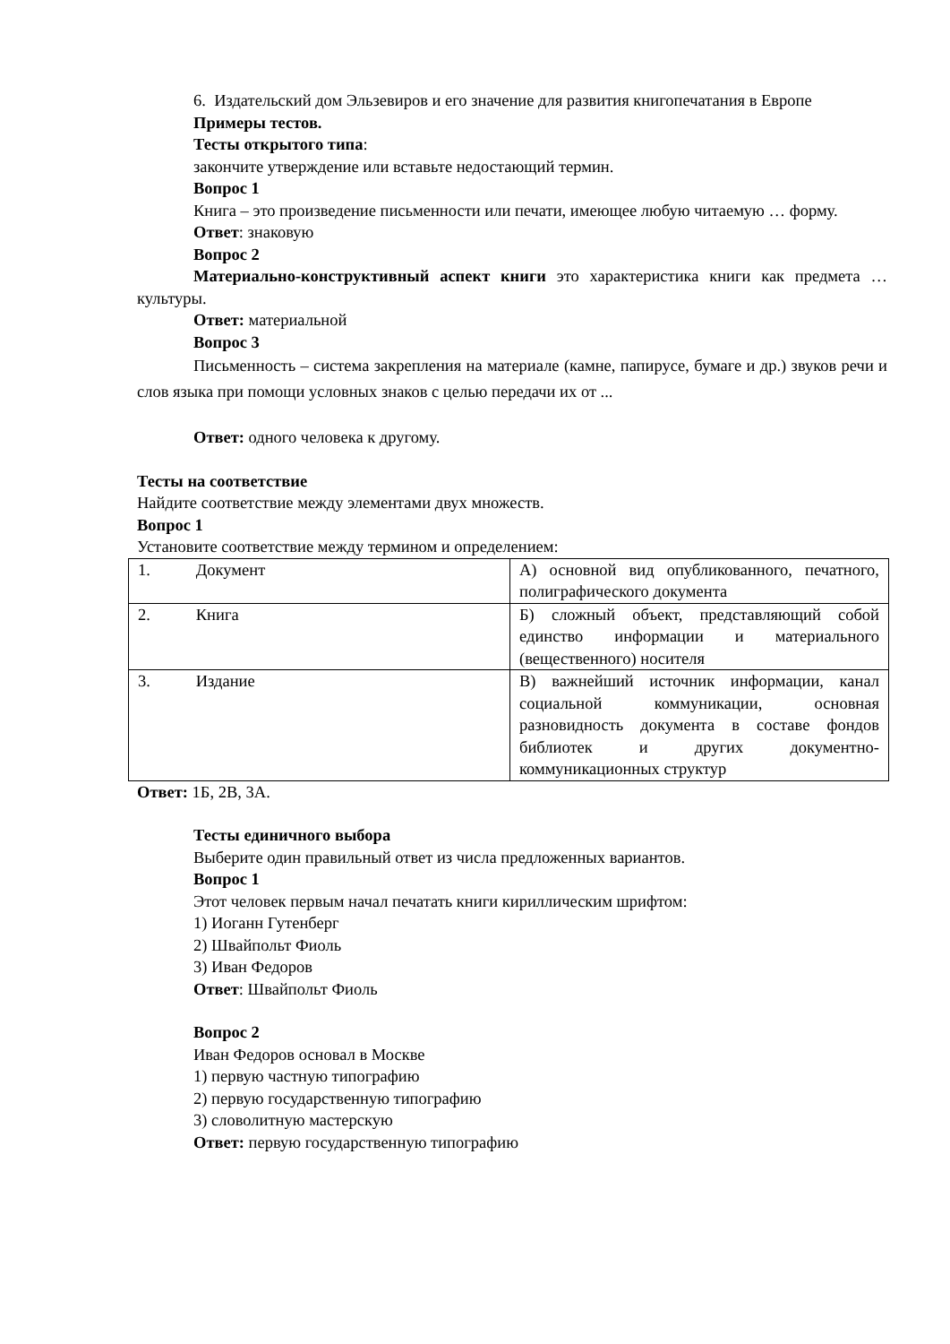6. Издательский дом Эльзевиров и его значение для развития книгопечатания в Европе
Примеры тестов.
Тесты открытого типа:
закончите утверждение или вставьте недостающий термин.
Вопрос 1
Книга – это произведение письменности или печати, имеющее любую читаемую … форму.
Ответ: знаковую
Вопрос 2
Материально-конструктивный аспект книги это характеристика книги как предмета … культуры.
Ответ: материальной
Вопрос 3
Письменность – система закрепления на материале (камне, папирусе, бумаге и др.) звуков речи и слов языка при помощи условных знаков с целью передачи их от ...
Ответ: одного человека к другому.
Тесты на соответствие
Найдите соответствие между элементами двух множеств.
Вопрос 1
Установите соответствие между термином и определением:
| 1. Документ | А) основной вид опубликованного, печатного, полиграфического документа |
| 2. Книга | Б) сложный объект, представляющий собой единство информации и материального (вещественного) носителя |
| 3. Издание | В) важнейший источник информации, канал социальной коммуникации, основная разновидность документа в составе фондов библиотек и других документно-коммуникационных структур |
Ответ: 1Б, 2В, 3А.
Тесты единичного выбора
Выберите один правильный ответ из числа предложенных вариантов.
Вопрос 1
Этот человек первым начал печатать книги кириллическим шрифтом:
1) Иоганн Гутенберг
2) Швайпольт Фиоль
3) Иван Федоров
Ответ: Швайпольт Фиоль
Вопрос 2
Иван Федоров основал в Москве
1) первую частную типографию
2) первую государственную типографию
3) словолитную мастерскую
Ответ: первую государственную типографию